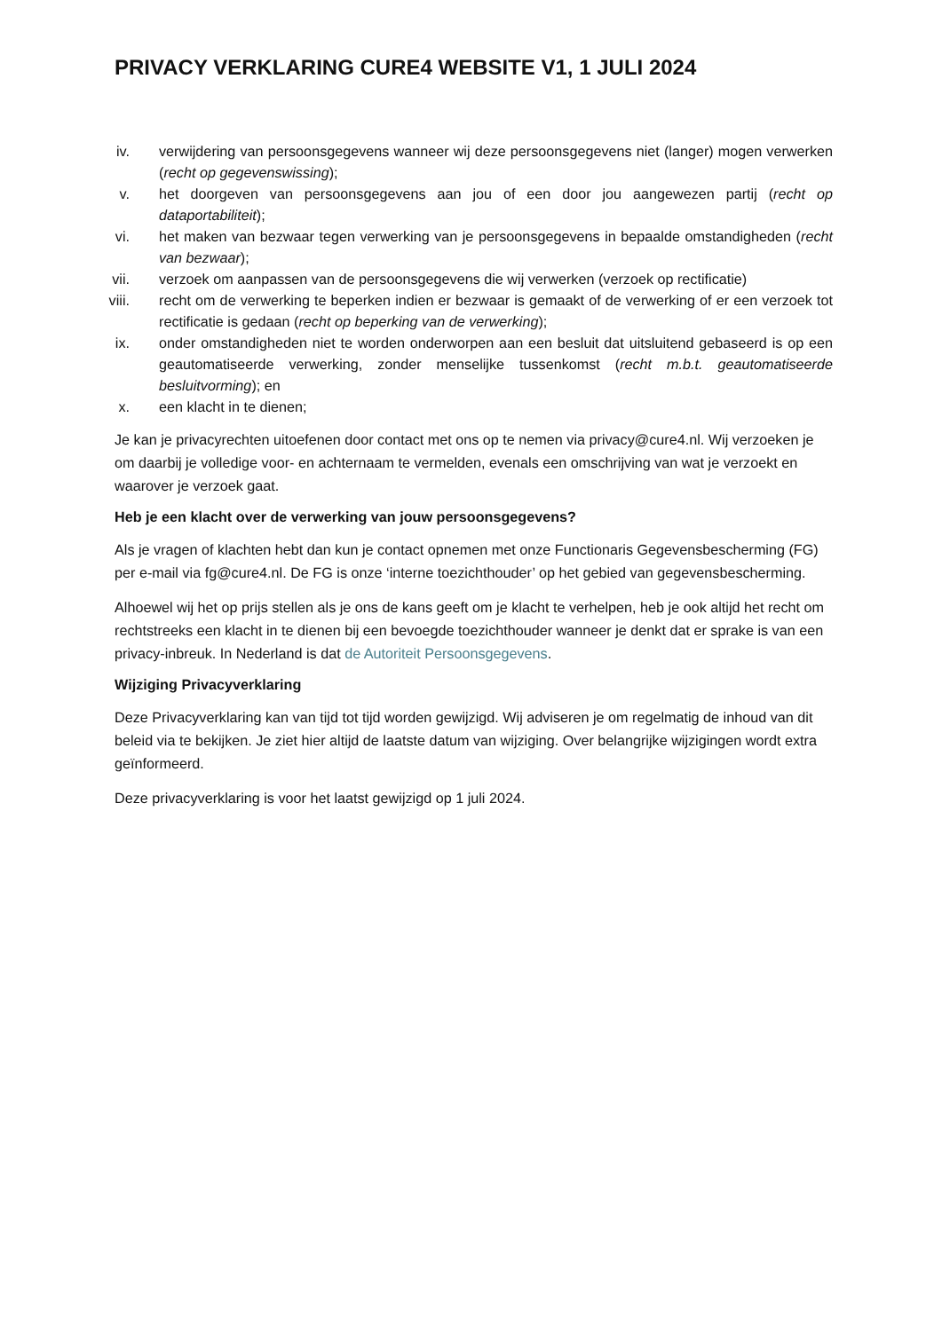PRIVACY VERKLARING CURE4 WEBSITE V1, 1 JULI 2024
iv. verwijdering van persoonsgegevens wanneer wij deze persoonsgegevens niet (langer) mogen verwerken (recht op gegevenswissing);
v. het doorgeven van persoonsgegevens aan jou of een door jou aangewezen partij (recht op dataportabiliteit);
vi. het maken van bezwaar tegen verwerking van je persoonsgegevens in bepaalde omstandigheden (recht van bezwaar);
vii. verzoek om aanpassen van de persoonsgegevens die wij verwerken (verzoek op rectificatie)
viii. recht om de verwerking te beperken indien er bezwaar is gemaakt of de verwerking of er een verzoek tot rectificatie is gedaan (recht op beperking van de verwerking);
ix. onder omstandigheden niet te worden onderworpen aan een besluit dat uitsluitend gebaseerd is op een geautomatiseerde verwerking, zonder menselijke tussenkomst (recht m.b.t. geautomatiseerde besluitvorming); en
x. een klacht in te dienen;
Je kan je privacyrechten uitoefenen door contact met ons op te nemen via privacy@cure4.nl. Wij verzoeken je om daarbij je volledige voor- en achternaam te vermelden, evenals een omschrijving van wat je verzoekt en waarover je verzoek gaat.
Heb je een klacht over de verwerking van jouw persoonsgegevens?
Als je vragen of klachten hebt dan kun je contact opnemen met onze Functionaris Gegevensbescherming (FG) per e-mail via fg@cure4.nl. De FG is onze ‘interne toezichthouder’ op het gebied van gegevensbescherming.
Alhoewel wij het op prijs stellen als je ons de kans geeft om je klacht te verhelpen, heb je ook altijd het recht om rechtstreeks een klacht in te dienen bij een bevoegde toezichthouder wanneer je denkt dat er sprake is van een privacy-inbreuk. In Nederland is dat de Autoriteit Persoonsgegevens.
Wijziging Privacyverklaring
Deze Privacyverklaring kan van tijd tot tijd worden gewijzigd. Wij adviseren je om regelmatig de inhoud van dit beleid via te bekijken. Je ziet hier altijd de laatste datum van wijziging. Over belangrijke wijzigingen wordt extra geïnformeerd.
Deze privacyverklaring is voor het laatst gewijzigd op 1 juli 2024.